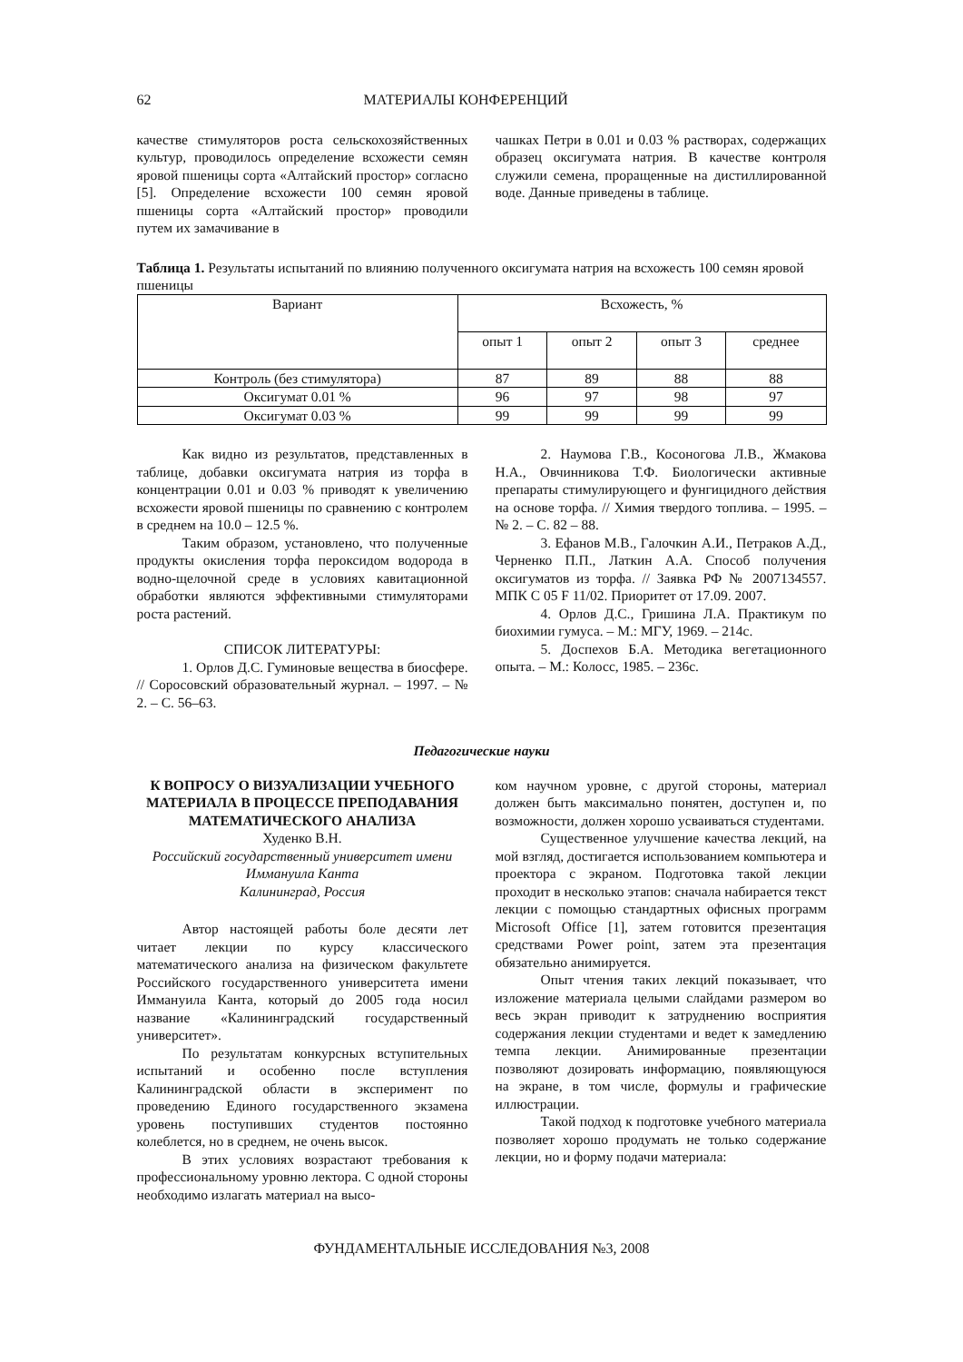62 МАТЕРИАЛЫ КОНФЕРЕНЦИЙ
качестве стимуляторов роста сельскохозяйственных культур, проводилось определение всхожести семян яровой пшеницы сорта «Алтайский простор» согласно [5]. Определение всхожести 100 семян яровой пшеницы сорта «Алтайский простор» проводили путем их замачивание в
чашках Петри в 0.01 и 0.03 % растворах, содержащих образец оксигумата натрия. В качестве контроля служили семена, проращенные на дистиллированной воде. Данные приведены в таблице.
Таблица 1. Результаты испытаний по влиянию полученного оксигумата натрия на всхожесть 100 семян яровой пшеницы
| Вариант | Всхожесть, % | | | |
| --- | --- | --- | --- | --- |
| | опыт 1 | опыт 2 | опыт 3 | среднее |
| Контроль (без стимулятора) | 87 | 89 | 88 | 88 |
| Оксигумат 0.01 % | 96 | 97 | 98 | 97 |
| Оксигумат 0.03 % | 99 | 99 | 99 | 99 |
Как видно из результатов, представленных в таблице, добавки оксигумата натрия из торфа в концентрации 0.01 и 0.03 % приводят к увеличению всхожести яровой пшеницы по сравнению с контролем в среднем на 10.0 – 12.5 %.
Таким образом, установлено, что полученные продукты окисления торфа пероксидом водорода в водно-щелочной среде в условиях кавитационной обработки являются эффективными стимуляторами роста растений.
СПИСОК ЛИТЕРАТУРЫ:
1. Орлов Д.С. Гуминовые вещества в биосфере. // Соросовский образовательный журнал. – 1997. – № 2. – С. 56–63.
2. Наумова Г.В., Косоногова Л.В., Жмакова Н.А., Овчинникова Т.Ф. Биологически активные препараты стимулирующего и фунгицидного действия на основе торфа. // Химия твердого топлива. – 1995. – № 2. – С. 82 – 88.
3. Ефанов М.В., Галочкин А.И., Петраков А.Д., Черненко П.П., Латкин А.А. Способ получения оксигуматов из торфа. // Заявка РФ № 2007134557. МПК C 05 F 11/02. Приоритет от 17.09. 2007.
4. Орлов Д.С., Гришина Л.А. Практикум по биохимии гумуса. – М.: МГУ, 1969. – 214с.
5. Доспехов Б.А. Методика вегетационного опыта. – М.: Колосс, 1985. – 236с.
Педагогические науки
К ВОПРОСУ О ВИЗУАЛИЗАЦИИ УЧЕБНОГО МАТЕРИАЛА В ПРОЦЕССЕ ПРЕПОДАВАНИЯ МАТЕМАТИЧЕСКОГО АНАЛИЗА
Худенко В.Н.
Российский государственный университет имени Иммануила Канта
Калининград, Россия
Автор настоящей работы боле десяти лет читает лекции по курсу классического математического анализа на физическом факультете Российского государственного университета имени Иммануила Канта, который до 2005 года носил название «Калининградский государственный университет».
По результатам конкурсных вступительных испытаний и особенно после вступления Калининградской области в эксперимент по проведению Единого государственного экзамена уровень поступивших студентов постоянно колеблется, но в среднем, не очень высок.
В этих условиях возрастают требования к профессиональному уровню лектора. С одной стороны необходимо излагать материал на высо-
ком научном уровне, с другой стороны, материал должен быть максимально понятен, доступен и, по возможности, должен хорошо усваиваться студентами.
Существенное улучшение качества лекций, на мой взгляд, достигается использованием компьютера и проектора с экраном. Подготовка такой лекции проходит в несколько этапов: сначала набирается текст лекции с помощью стандартных офисных программ Microsoft Office [1], затем готовится презентация средствами Power point, затем эта презентация обязательно анимируется.
Опыт чтения таких лекций показывает, что изложение материала целыми слайдами размером во весь экран приводит к затруднению восприятия содержания лекции студентами и ведет к замедлению темпа лекции. Анимированные презентации позволяют дозировать информацию, появляющуюся на экране, в том числе, формулы и графические иллюстрации.
Такой подход к подготовке учебного материала позволяет хорошо продумать не только содержание лекции, но и форму подачи материала:
ФУНДАМЕНТАЛЬНЫЕ ИССЛЕДОВАНИЯ №3, 2008